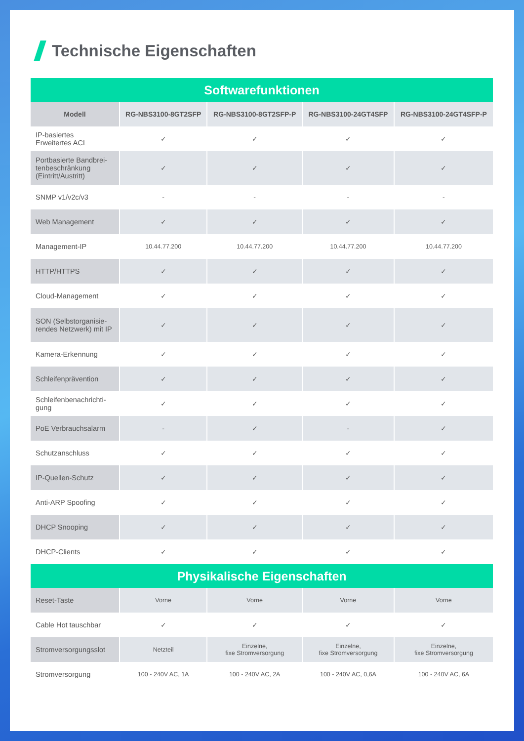Technische Eigenschaften
| Softwarefunktionen | | | | |
| --- | --- | --- | --- | --- |
| Modell | RG-NBS3100-8GT2SFP | RG-NBS3100-8GT2SFP-P | RG-NBS3100-24GT4SFP | RG-NBS3100-24GT4SFP-P |
| IP-basiertes Erweitertes ACL | ✓ | ✓ | ✓ | ✓ |
| Portbasierte Bandbrei-tenbeschränkung (Eintritt/Austritt) | ✓ | ✓ | ✓ | ✓ |
| SNMP v1/v2c/v3 | - | - | - | - |
| Web Management | ✓ | ✓ | ✓ | ✓ |
| Management-IP | 10.44.77.200 | 10.44.77.200 | 10.44.77.200 | 10.44.77.200 |
| HTTP/HTTPS | ✓ | ✓ | ✓ | ✓ |
| Cloud-Management | ✓ | ✓ | ✓ | ✓ |
| SON (Selbstorganisie-rendes Netzwerk) mit IP | ✓ | ✓ | ✓ | ✓ |
| Kamera-Erkennung | ✓ | ✓ | ✓ | ✓ |
| Schleifenprävention | ✓ | ✓ | ✓ | ✓ |
| Schleifenbenachrichti-gung | ✓ | ✓ | ✓ | ✓ |
| PoE Verbrauchsalarm | - | ✓ | - | ✓ |
| Schutzanschluss | ✓ | ✓ | ✓ | ✓ |
| IP-Quellen-Schutz | ✓ | ✓ | ✓ | ✓ |
| Anti-ARP Spoofing | ✓ | ✓ | ✓ | ✓ |
| DHCP Snooping | ✓ | ✓ | ✓ | ✓ |
| DHCP-Clients | ✓ | ✓ | ✓ | ✓ |
| Physikalische Eigenschaften | | | | |
| Reset-Taste | Vorne | Vorne | Vorne | Vorne |
| Cable Hot tauschbar | ✓ | ✓ | ✓ | ✓ |
| Stromversorgungsslot | Netzteil | Einzelne, fixe Stromversorgung | Einzelne, fixe Stromversorgung | Einzelne, fixe Stromversorgung |
| Stromversorgung | 100 - 240V AC, 1A | 100 - 240V AC, 2A | 100 - 240V AC, 0,6A | 100 - 240V AC, 6A |